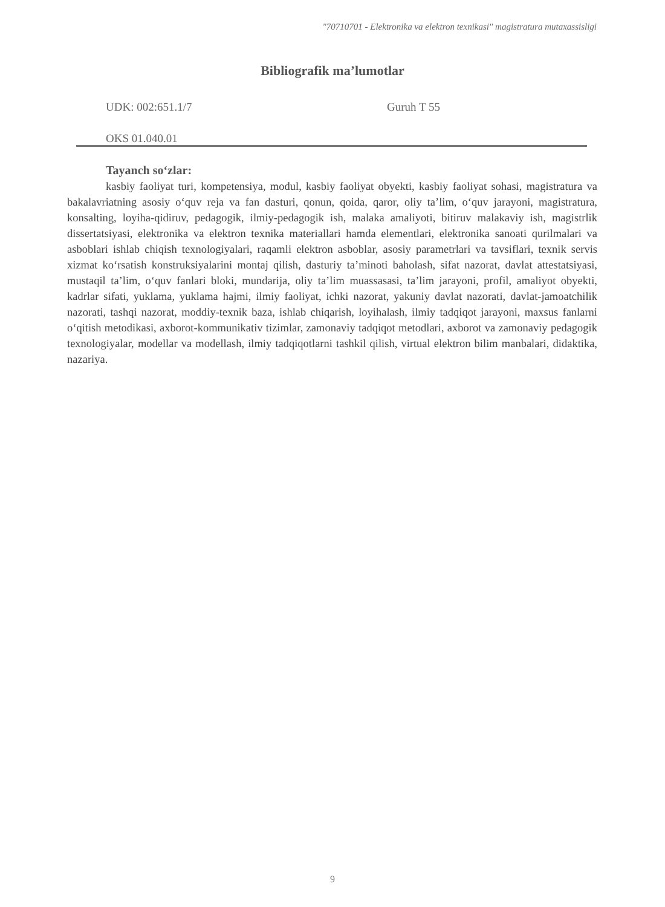"70710701 - Elektronika va elektron texnikasi" magistratura mutaxassisligi
Bibliografik ma’lumotlar
UDK: 002:651.1/7 Guruh T 55
OKS 01.040.01
Tayanch so‘zlar:
kasbiy faoliyat turi, kompetensiya, modul, kasbiy faoliyat obyekti, kasbiy faoliyat sohasi, magistratura va bakalavriatning asosiy o‘quv reja va fan dasturi, qonun, qoida, qaror, oliy ta’lim, o‘quv jarayoni, magistratura, konsalting, loyiha-qidiruv, pedagogik, ilmiy-pedagogik ish, malaka amaliyoti, bitiruv malakaviy ish, magistrlik dissertatsiyasi, elektronika va elektron texnika materiallari hamda elementlari, elektronika sanoati qurilmalari va asboblari ishlab chiqish texnologiyalari, raqamli elektron asboblar, asosiy parametrlari va tavsiflari, texnik servis xizmat ko‘rsatish konstruksiyalarini montaj qilish, dasturiy ta’minoti baholash, sifat nazorat, davlat attestatsiyasi, mustaqil ta’lim, o‘quv fanlari bloki, mundarija, oliy ta’lim muassasasi, ta’lim jarayoni, profil, amaliyot obyekti, kadrlar sifati, yuklama, yuklama hajmi, ilmiy faoliyat, ichki nazorat, yakuniy davlat nazorati, davlat-jamoatchilik nazorati, tashqi nazorat, moddiy-texnik baza, ishlab chiqarish, loyihalash, ilmiy tadqiqot jarayoni, maxsus fanlarni o‘qitish metodikasi, axborot-kommunikativ tizimlar, zamonaviy tadqiqot metodlari, axborot va zamonaviy pedagogik texnologiyalar, modellar va modellash, ilmiy tadqiqotlarni tashkil qilish, virtual elektron bilim manbalari, didaktika, nazariya.
9